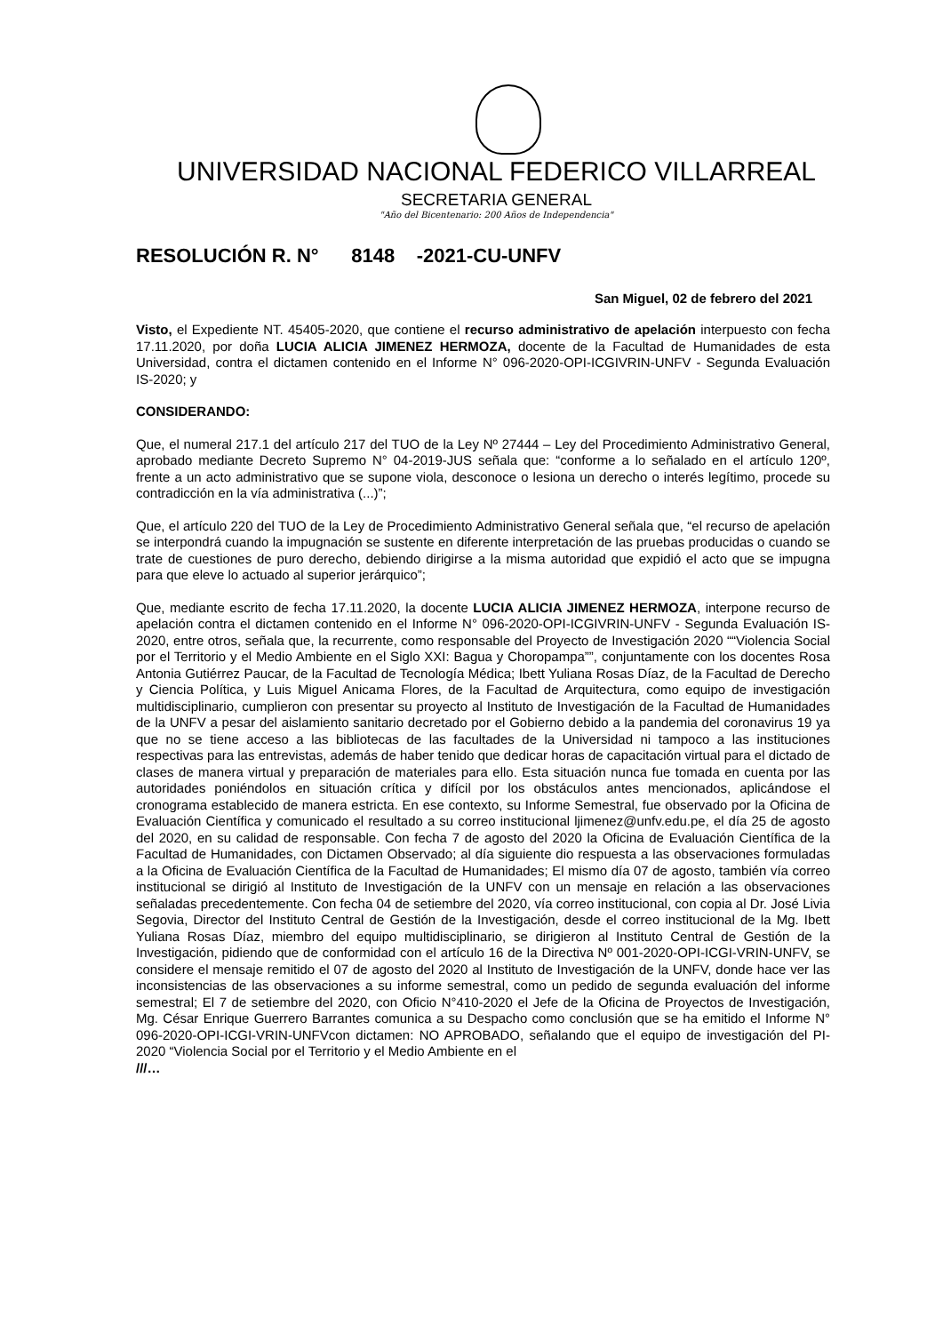UNIVERSIDAD NACIONAL FEDERICO VILLARREAL
SECRETARIA GENERAL
"Año del Bicentenario: 200 Años de Independencia"
RESOLUCIÓN R. N° 8148 -2021-CU-UNFV
San Miguel, 02 de febrero del 2021
Visto, el Expediente NT. 45405-2020, que contiene el recurso administrativo de apelación interpuesto con fecha 17.11.2020, por doña LUCIA ALICIA JIMENEZ HERMOZA, docente de la Facultad de Humanidades de esta Universidad, contra el dictamen contenido en el Informe N° 096-2020-OPI-ICGIVRIN-UNFV - Segunda Evaluación IS-2020; y
CONSIDERANDO:
Que, el numeral 217.1 del artículo 217 del TUO de la Ley Nº 27444 – Ley del Procedimiento Administrativo General, aprobado mediante Decreto Supremo N° 04-2019-JUS señala que: “conforme a lo señalado en el artículo 120º, frente a un acto administrativo que se supone viola, desconoce o lesiona un derecho o interés legítimo, procede su contradicción en la vía administrativa (...)”;
Que, el artículo 220 del TUO de la Ley de Procedimiento Administrativo General señala que, “el recurso de apelación se interpondrá cuando la impugnación se sustente en diferente interpretación de las pruebas producidas o cuando se trate de cuestiones de puro derecho, debiendo dirigirse a la misma autoridad que expidió el acto que se impugna para que eleve lo actuado al superior jerárquico”;
Que, mediante escrito de fecha 17.11.2020, la docente LUCIA ALICIA JIMENEZ HERMOZA, interpone recurso de apelación contra el dictamen contenido en el Informe N° 096-2020-OPI-ICGIVRIN-UNFV - Segunda Evaluación IS-2020, entre otros, señala que, la recurrente, como responsable del Proyecto de Investigación 2020 ““Violencia Social por el Territorio y el Medio Ambiente en el Siglo XXI: Bagua y Choropampa””, conjuntamente con los docentes Rosa Antonia Gutiérrez Paucar, de la Facultad de Tecnología Médica; Ibett Yuliana Rosas Díaz, de la Facultad de Derecho y Ciencia Política, y Luis Miguel Anicama Flores, de la Facultad de Arquitectura, como equipo de investigación multidisciplinario, cumplieron con presentar su proyecto al Instituto de Investigación de la Facultad de Humanidades de la UNFV a pesar del aislamiento sanitario decretado por el Gobierno debido a la pandemia del coronavirus 19 ya que no se tiene acceso a las bibliotecas de las facultades de la Universidad ni tampoco a las instituciones respectivas para las entrevistas, además de haber tenido que dedicar horas de capacitación virtual para el dictado de clases de manera virtual y preparación de materiales para ello. Esta situación nunca fue tomada en cuenta por las autoridades poniéndolos en situación crítica y difícil por los obstáculos antes mencionados, aplicándose el cronograma establecido de manera estricta. En ese contexto, su Informe Semestral, fue observado por la Oficina de Evaluación Científica y comunicado el resultado a su correo institucional ljimenez@unfv.edu.pe, el día 25 de agosto del 2020, en su calidad de responsable. Con fecha 7 de agosto del 2020 la Oficina de Evaluación Científica de la Facultad de Humanidades, con Dictamen Observado; al día siguiente dio respuesta a las observaciones formuladas a la Oficina de Evaluación Científica de la Facultad de Humanidades; El mismo día 07 de agosto, también vía correo institucional se dirigió al Instituto de Investigación de la UNFV con un mensaje en relación a las observaciones señaladas precedentemente. Con fecha 04 de setiembre del 2020, vía correo institucional, con copia al Dr. José Livia Segovia, Director del Instituto Central de Gestión de la Investigación, desde el correo institucional de la Mg. Ibett Yuliana Rosas Díaz, miembro del equipo multidisciplinario, se dirigieron al Instituto Central de Gestión de la Investigación, pidiendo que de conformidad con el artículo 16 de la Directiva Nº 001-2020-OPI-ICGI-VRIN-UNFV, se considere el mensaje remitido el 07 de agosto del 2020 al Instituto de Investigación de la UNFV, donde hace ver las inconsistencias de las observaciones a su informe semestral, como un pedido de segunda evaluación del informe semestral; El 7 de setiembre del 2020, con Oficio N°410-2020 el Jefe de la Oficina de Proyectos de Investigación, Mg. César Enrique Guerrero Barrantes comunica a su Despacho como conclusión que se ha emitido el Informe N° 096-2020-OPI-ICGI-VRIN-UNFVcon dictamen: NO APROBADO, señalando que el equipo de investigación del PI-2020 “Violencia Social por el Territorio y el Medio Ambiente en el
///…